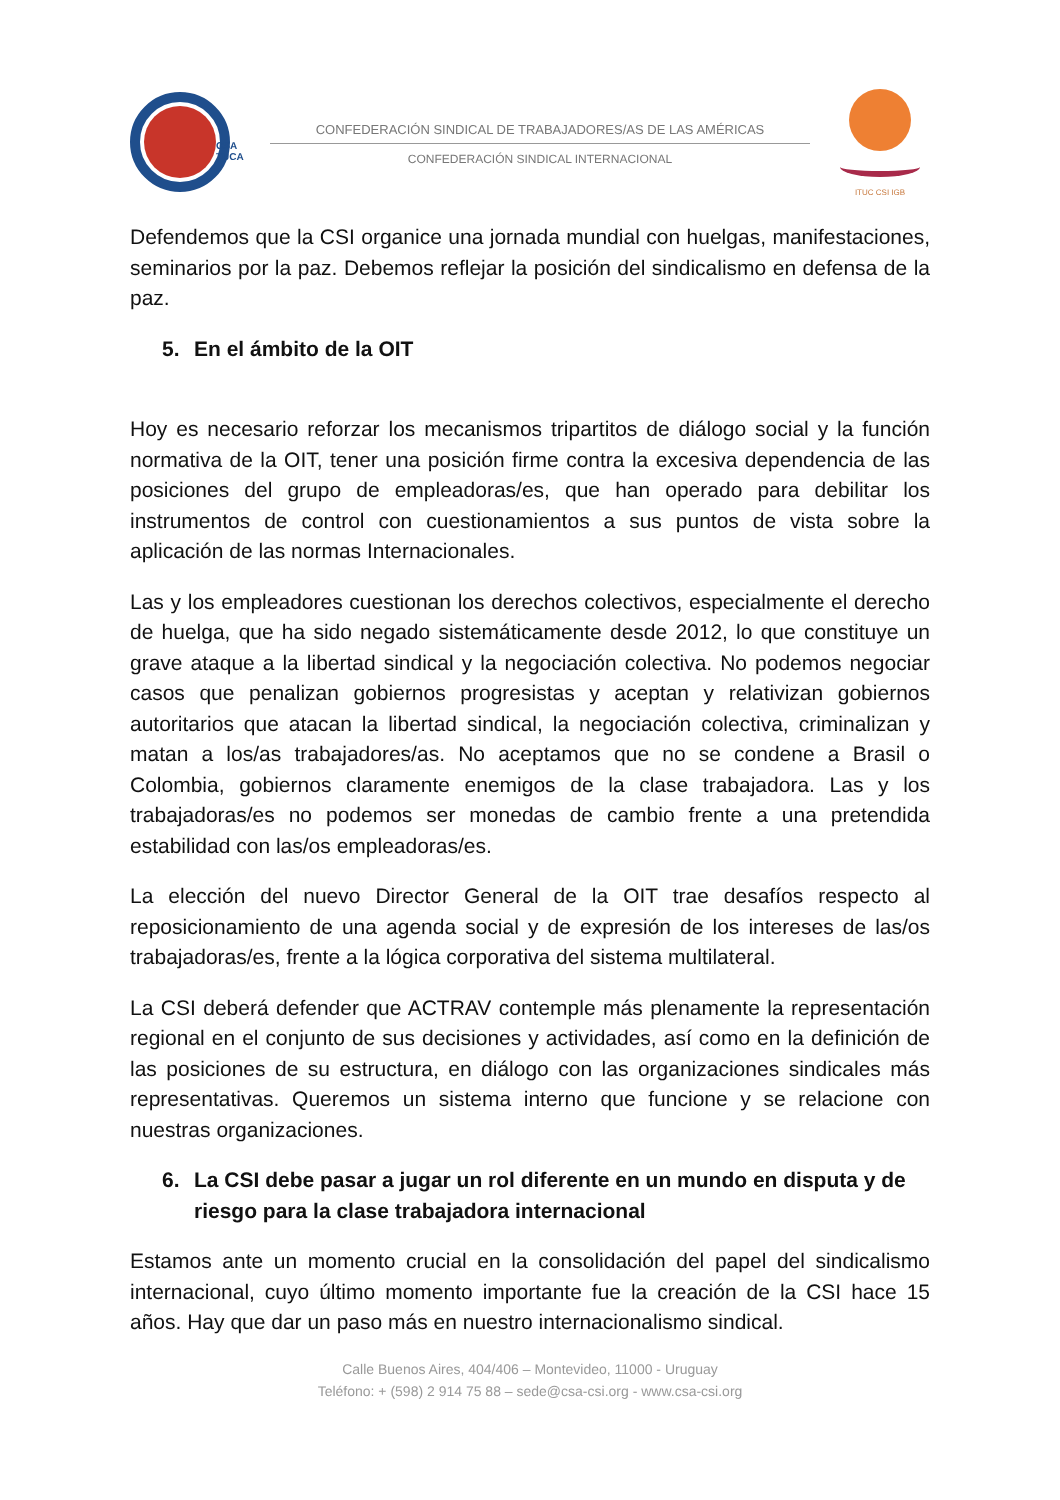CSA
TUCA
CONFEDERACIÓN SINDICAL DE TRABAJADORES/AS DE LAS AMÉRICAS
CONFEDERACIÓN SINDICAL INTERNACIONAL
ITUC CSI IGB
Defendemos que la CSI organice una jornada mundial con huelgas, manifestaciones, seminarios por la paz. Debemos reflejar la posición del sindicalismo en defensa de la paz.
5. En el ámbito de la OIT
Hoy es necesario reforzar los mecanismos tripartitos de diálogo social y la función normativa de la OIT, tener una posición firme contra la excesiva dependencia de las posiciones del grupo de empleadoras/es, que han operado para debilitar los instrumentos de control con cuestionamientos a sus puntos de vista sobre la aplicación de las normas Internacionales.
Las y los empleadores cuestionan los derechos colectivos, especialmente el derecho de huelga, que ha sido negado sistemáticamente desde 2012, lo que constituye un grave ataque a la libertad sindical y la negociación colectiva. No podemos negociar casos que penalizan gobiernos progresistas y aceptan y relativizan gobiernos autoritarios que atacan la libertad sindical, la negociación colectiva, criminalizan y matan a los/as trabajadores/as. No aceptamos que no se condene a Brasil o Colombia, gobiernos claramente enemigos de la clase trabajadora. Las y los trabajadoras/es no podemos ser monedas de cambio frente a una pretendida estabilidad con las/os empleadoras/es.
La elección del nuevo Director General de la OIT trae desafíos respecto al reposicionamiento de una agenda social y de expresión de los intereses de las/os trabajadoras/es, frente a la lógica corporativa del sistema multilateral.
La CSI deberá defender que ACTRAV contemple más plenamente la representación regional en el conjunto de sus decisiones y actividades, así como en la definición de las posiciones de su estructura, en diálogo con las organizaciones sindicales más representativas. Queremos un sistema interno que funcione y se relacione con nuestras organizaciones.
6. La CSI debe pasar a jugar un rol diferente en un mundo en disputa y de riesgo para la clase trabajadora internacional
Estamos ante un momento crucial en la consolidación del papel del sindicalismo internacional, cuyo último momento importante fue la creación de la CSI hace 15 años. Hay que dar un paso más en nuestro internacionalismo sindical.
Calle Buenos Aires, 404/406 – Montevideo, 11000 - Uruguay
Teléfono: + (598) 2 914 75 88 – sede@csa-csi.org - www.csa-csi.org